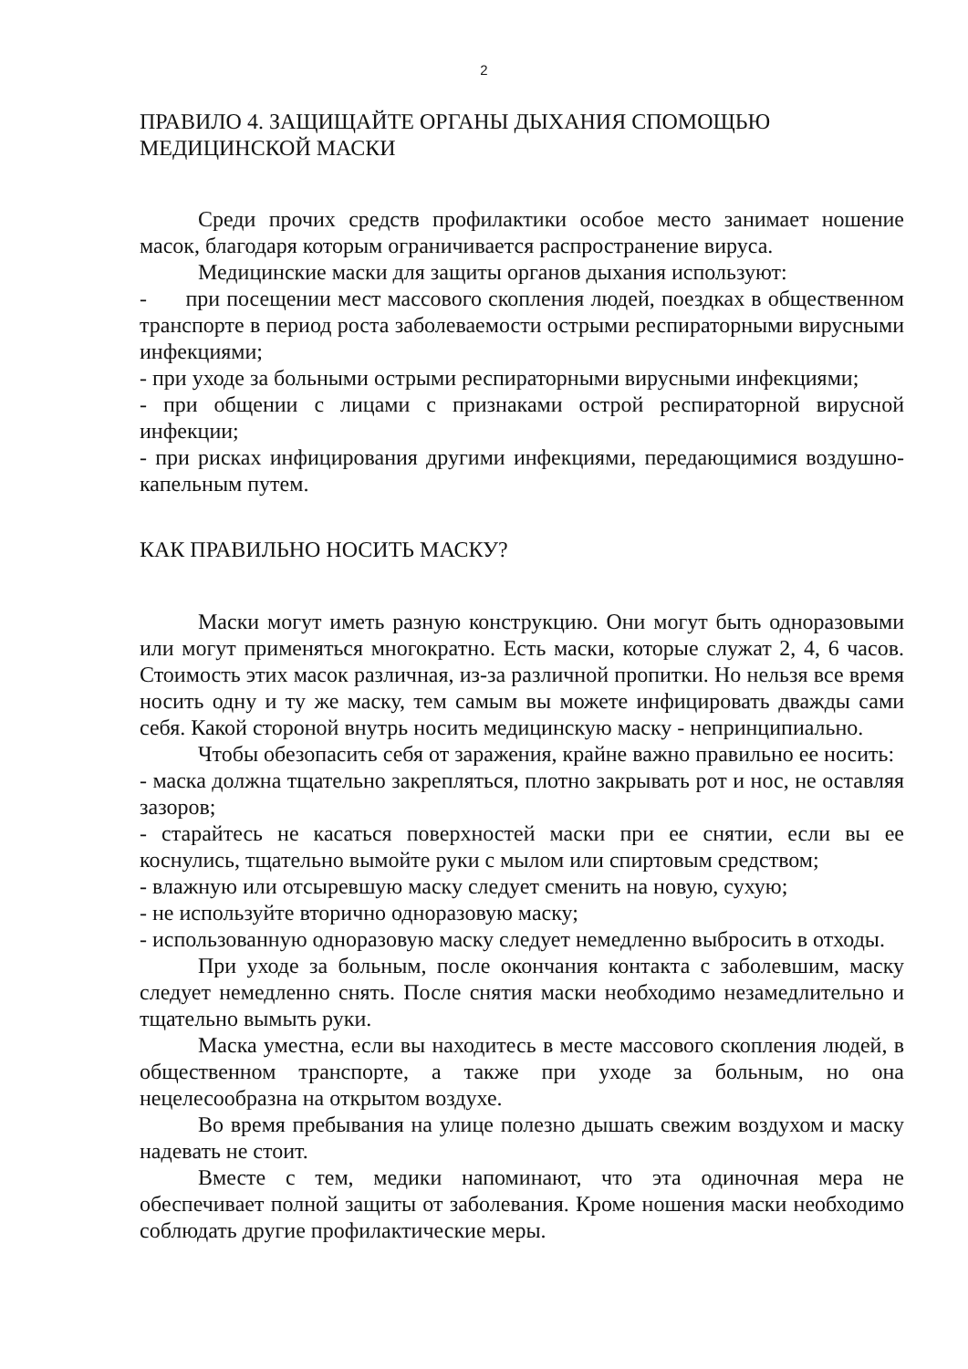2
ПРАВИЛО 4. ЗАЩИЩАЙТЕ ОРГАНЫ ДЫХАНИЯ СПОМОЩЬЮ МЕДИЦИНСКОЙ МАСКИ
Среди прочих средств профилактики особое место занимает ношение масок, благодаря которым ограничивается распространение вируса.
Медицинские маски для защиты органов дыхания используют:
- при посещении мест массового скопления людей, поездках в общественном транспорте в период роста заболеваемости острыми респираторными вирусными инфекциями;
- при уходе за больными острыми респираторными вирусными инфекциями;
- при общении с лицами с признаками острой респираторной вирусной инфекции;
- при рисках инфицирования другими инфекциями, передающимися воздушно-капельным путем.
КАК ПРАВИЛЬНО НОСИТЬ МАСКУ?
Маски могут иметь разную конструкцию. Они могут быть одноразовыми или могут применяться многократно. Есть маски, которые служат 2, 4, 6 часов. Стоимость этих масок различная, из-за различной пропитки. Но нельзя все время носить одну и ту же маску, тем самым вы можете инфицировать дважды сами себя. Какой стороной внутрь носить медицинскую маску - непринципиально.
Чтобы обезопасить себя от заражения, крайне важно правильно ее носить:
- маска должна тщательно закрепляться, плотно закрывать рот и нос, не оставляя зазоров;
- старайтесь не касаться поверхностей маски при ее снятии, если вы ее коснулись, тщательно вымойте руки с мылом или спиртовым средством;
- влажную или отсыревшую маску следует сменить на новую, сухую;
- не используйте вторично одноразовую маску;
- использованную одноразовую маску следует немедленно выбросить в отходы.
При уходе за больным, после окончания контакта с заболевшим, маску следует немедленно снять. После снятия маски необходимо незамедлительно и тщательно вымыть руки.
Маска уместна, если вы находитесь в месте массового скопления людей, в общественном транспорте, а также при уходе за больным, но она нецелесообразна на открытом воздухе.
Во время пребывания на улице полезно дышать свежим воздухом и маску надевать не стоит.
Вместе с тем, медики напоминают, что эта одиночная мера не обеспечивает полной защиты от заболевания. Кроме ношения маски необходимо соблюдать другие профилактические меры.